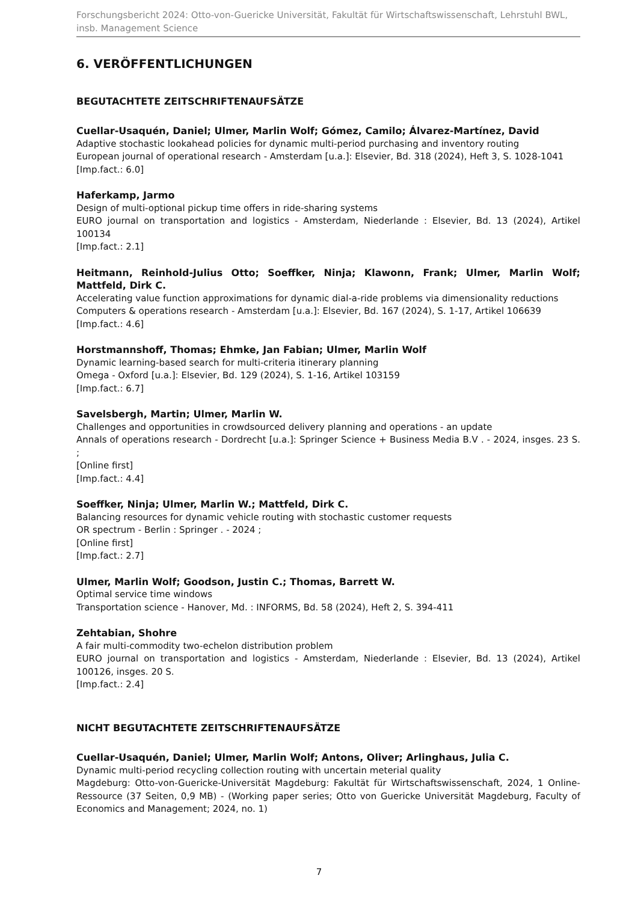Forschungsbericht 2024: Otto-von-Guericke Universität, Fakultät für Wirtschaftswissenschaft, Lehrstuhl BWL, insb. Management Science
6. VERÖFFENTLICHUNGEN
BEGUTACHTETE ZEITSCHRIFTENAUFSÄTZE
Cuellar-Usaquén, Daniel; Ulmer, Marlin Wolf; Gómez, Camilo; Álvarez-Martínez, David
Adaptive stochastic lookahead policies for dynamic multi-period purchasing and inventory routing
European journal of operational research - Amsterdam [u.a.]: Elsevier, Bd. 318 (2024), Heft 3, S. 1028-1041
[Imp.fact.: 6.0]
Haferkamp, Jarmo
Design of multi-optional pickup time offers in ride-sharing systems
EURO journal on transportation and logistics - Amsterdam, Niederlande : Elsevier, Bd. 13 (2024), Artikel 100134
[Imp.fact.: 2.1]
Heitmann, Reinhold-Julius Otto; Soeffker, Ninja; Klawonn, Frank; Ulmer, Marlin Wolf; Mattfeld, Dirk C.
Accelerating value function approximations for dynamic dial-a-ride problems via dimensionality reductions
Computers & operations research - Amsterdam [u.a.]: Elsevier, Bd. 167 (2024), S. 1-17, Artikel 106639
[Imp.fact.: 4.6]
Horstmannshoff, Thomas; Ehmke, Jan Fabian; Ulmer, Marlin Wolf
Dynamic learning-based search for multi-criteria itinerary planning
Omega - Oxford [u.a.]: Elsevier, Bd. 129 (2024), S. 1-16, Artikel 103159
[Imp.fact.: 6.7]
Savelsbergh, Martin; Ulmer, Marlin W.
Challenges and opportunities in crowdsourced delivery planning and operations - an update
Annals of operations research - Dordrecht [u.a.]: Springer Science + Business Media B.V . - 2024, insges. 23 S. ;
[Online first]
[Imp.fact.: 4.4]
Soeffker, Ninja; Ulmer, Marlin W.; Mattfeld, Dirk C.
Balancing resources for dynamic vehicle routing with stochastic customer requests
OR spectrum - Berlin : Springer . - 2024 ;
[Online first]
[Imp.fact.: 2.7]
Ulmer, Marlin Wolf; Goodson, Justin C.; Thomas, Barrett W.
Optimal service time windows
Transportation science - Hanover, Md. : INFORMS, Bd. 58 (2024), Heft 2, S. 394-411
Zehtabian, Shohre
A fair multi-commodity two-echelon distribution problem
EURO journal on transportation and logistics - Amsterdam, Niederlande : Elsevier, Bd. 13 (2024), Artikel 100126, insges. 20 S.
[Imp.fact.: 2.4]
NICHT BEGUTACHTETE ZEITSCHRIFTENAUFSÄTZE
Cuellar-Usaquén, Daniel; Ulmer, Marlin Wolf; Antons, Oliver; Arlinghaus, Julia C.
Dynamic multi-period recycling collection routing with uncertain meterial quality
Magdeburg: Otto-von-Guericke-Universität Magdeburg: Fakultät für Wirtschaftswissenschaft, 2024, 1 Online-Ressource (37 Seiten, 0,9 MB) - (Working paper series; Otto von Guericke Universität Magdeburg, Faculty of Economics and Management; 2024, no. 1)
7